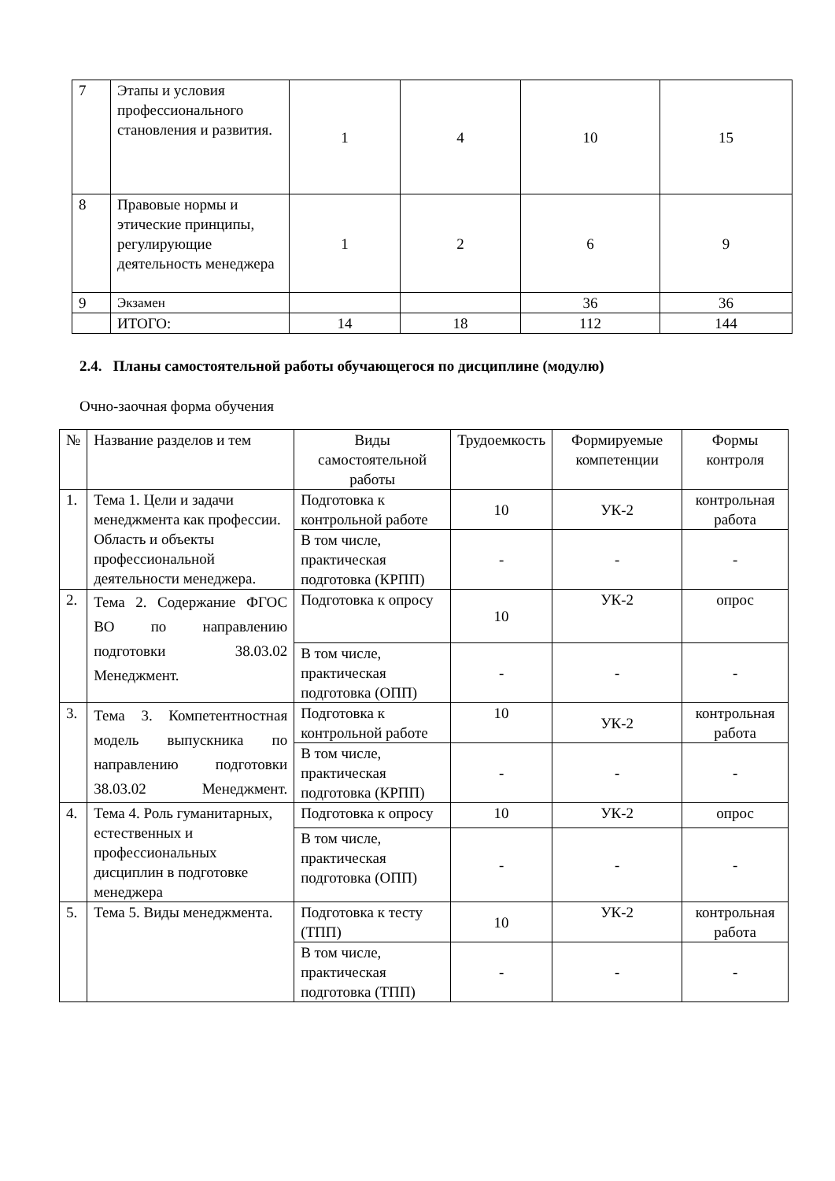| 7 | Этапы и условия профессионального становления и развития. | 1 | 4 | 10 | 15 |
| 8 | Правовые нормы и этические принципы, регулирующие деятельность менеджера | 1 | 2 | 6 | 9 |
| 9 | Экзамен | | | 36 | 36 |
| | ИТОГО: | 14 | 18 | 112 | 144 |
2.4. Планы самостоятельной работы обучающегося по дисциплине (модулю)
Очно-заочная форма обучения
| № | Название разделов и тем | Виды самостоятельной работы | Трудоемкость | Формируемые компетенции | Формы контроля |
| --- | --- | --- | --- | --- | --- |
| 1. | Тема 1. Цели и задачи менеджмента как профессии. Область и объекты профессиональной деятельности менеджера. | Подготовка к контрольной работе | 10 | УК-2 | контрольная работа |
| | | В том числе, практическая подготовка (КРПП) | - | - | - |
| 2. | Тема 2. Содержание ФГОС ВО по направлению подготовки 38.03.02 Менеджмент. | Подготовка к опросу | 10 | УК-2 | опрос |
| | | В том числе, практическая подготовка (ОПП) | - | - | - |
| 3. | Тема 3. Компетентностная модель выпускника по направлению подготовки 38.03.02 Менеджмент. | Подготовка к контрольной работе | 10 | УК-2 | контрольная работа |
| | | В том числе, практическая подготовка (КРПП) | - | - | - |
| 4. | Тема 4. Роль гуманитарных, естественных и профессиональных дисциплин в подготовке менеджера | Подготовка к опросу | 10 | УК-2 | опрос |
| | | В том числе, практическая подготовка (ОПП) | - | - | - |
| 5. | Тема 5. Виды менеджмента. | Подготовка к тесту (ТПП) | 10 | УК-2 | контрольная работа |
| | | В том числе, практическая подготовка (ТПП) | - | - | - |